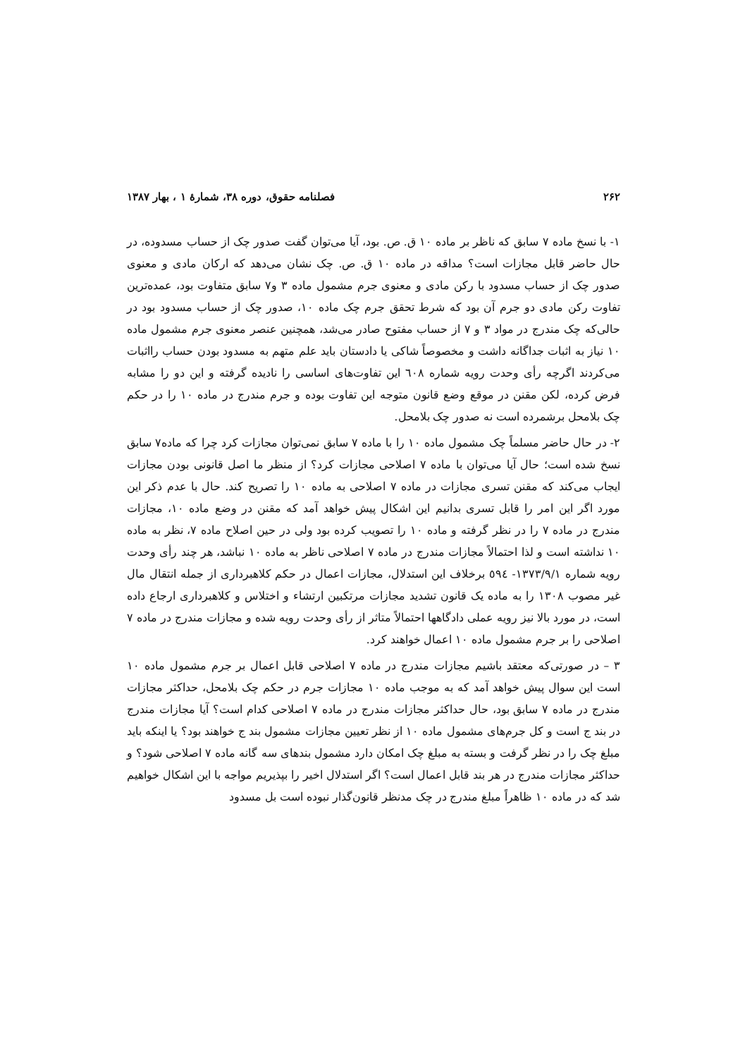۲۶۲ فصلنامه حقوق، دوره ۳۸، شمارهٔ ۱ ، بهار ۱۳۸۷
۱- با نسخ ماده ۷ سابق که ناظر بر ماده ۱۰ ق. ص. بود، آیا می‌توان گفت صدور چک از حساب مسدوده، در حال حاضر قابل مجازات است؟ مداقه در ماده ۱۰ ق. ص. چک نشان می‌دهد که ارکان مادی و معنوی صدور چک از حساب مسدود با رکن مادی و معنوی جرم مشمول ماده ۳ و۷ سابق متفاوت بود، عمده‌ترین تفاوت رکن مادی دو جرم آن بود که شرط تحقق جرم چک ماده ۱۰، صدور چک از حساب مسدود بود در حالی‌که چک مندرج در مواد ۳ و ۷ از حساب مفتوح صادر می‌شد، همچنین عنصر معنوی جرم مشمول ماده ۱۰ نیاز به اثبات جداگانه داشت و مخصوصاً شاکی یا دادستان باید علم متهم به مسدود بودن حساب رااثبات می‌کردند اگرچه رأی وحدت رویه شماره ٦٠٨ این تفاوت‌های اساسی را نادیده گرفته و این دو را مشابه فرض کرده، لکن مقنن در موقع وضع قانون متوجه این تفاوت بوده و جرم مندرج در ماده ۱۰ را در حکم چک بلامحل برشمرده است نه صدور چک بلامحل.
۲- در حال حاضر مسلماً چک مشمول ماده ۱۰ را با ماده ۷ سابق نمی‌توان مجازات کرد چرا که ماده۷ سابق نسخ شده است؛ حال آیا می‌توان با ماده ۷ اصلاحی مجازات کرد؟ از منظر ما اصل قانونی بودن مجازات ایجاب می‌کند که مقنن تسری مجازات در ماده ۷ اصلاحی به ماده ۱۰ را تصریح کند. حال با عدم ذکر این مورد اگر این امر را قابل تسری بدانیم این اشکال پیش خواهد آمد که مقنن در وضع ماده ۱۰، مجازات مندرج در ماده ۷ را در نظر گرفته و ماده ۱۰ را تصویب کرده بود ولی در حین اصلاح ماده ۷، نظر به ماده ۱۰ نداشته است و لذا احتمالاً مجازات مندرج در ماده ۷ اصلاحی ناظر به ماده ۱۰ نباشد، هر چند رأی وحدت رویه شماره ۱۳۷۳/۹/۱- ٥٩٤ برخلاف این استدلال، مجازات اعمال در حکم کلاهبرداری از جمله انتقال مال غیر مصوب ۱۳۰۸ را به ماده یک قانون تشدید مجازات مرتکبین ارتشاء و اختلاس و کلاهبرداری ارجاع داده است، در مورد بالا نیز رویه عملی دادگاهها احتمالاً متاثر از رأی وحدت رویه شده و مجازات مندرج در ماده ۷ اصلاحی را بر جرم مشمول ماده ۱۰ اعمال خواهند کرد.
۳ – در صورتی‌که معتقد باشیم مجازات مندرج در ماده ۷ اصلاحی قابل اعمال بر جرم مشمول ماده ۱۰ است این سوال پیش خواهد آمد که به موجب ماده ۱۰ مجازات جرم در حکم چک بلامحل، حداکثر مجازات مندرج در ماده ۷ سابق بود، حال حداکثر مجازات مندرج در ماده ۷ اصلاحی کدام است؟ آیا مجازات مندرج در بند ج است و کل جرم‌های مشمول ماده ۱۰ از نظر تعیین مجازات مشمول بند ج خواهند بود؟ یا اینکه باید مبلغ چک را در نظر گرفت و بسته به مبلغ چک امکان دارد مشمول بندهای سه گانه ماده ۷ اصلاحی شود؟ و حداکثر مجازات مندرج در هر بند قابل اعمال است؟ اگر استدلال اخیر را بپذیریم مواجه با این اشکال خواهیم شد که در ماده ۱۰ ظاهراً مبلغ مندرج در چک مدنظر قانون‌گذار نبوده است بل مسدود